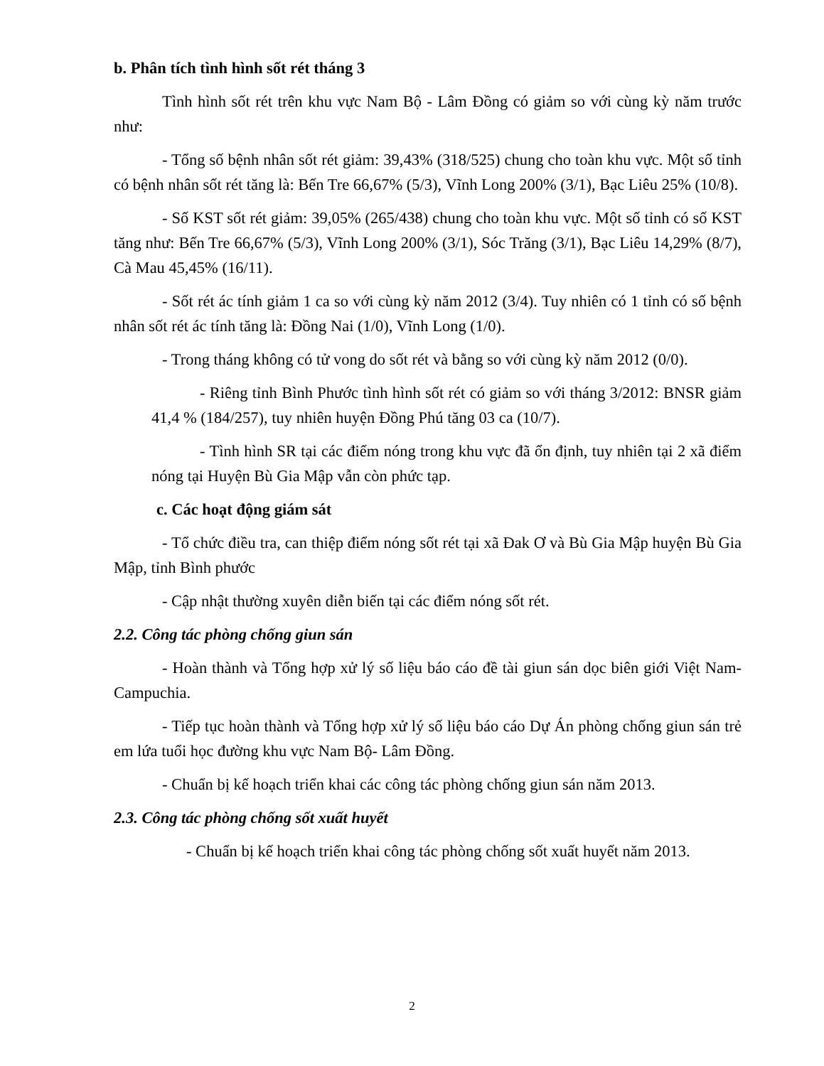b. Phân tích tình hình sốt rét tháng 3
Tình hình sốt rét trên khu vực Nam Bộ - Lâm Đồng có giảm so với cùng kỳ năm trước như:
- Tổng số bệnh nhân sốt rét giảm: 39,43% (318/525) chung cho toàn khu vực. Một số tỉnh có bệnh nhân sốt rét tăng là: Bến Tre 66,67% (5/3), Vĩnh Long 200% (3/1), Bạc Liêu 25% (10/8).
- Số KST sốt rét giảm: 39,05% (265/438) chung cho toàn khu vực. Một số tỉnh có số KST tăng như: Bến Tre 66,67% (5/3), Vĩnh Long 200% (3/1), Sóc Trăng (3/1), Bạc Liêu 14,29% (8/7), Cà Mau 45,45% (16/11).
- Sốt rét ác tính giảm 1 ca so với cùng kỳ năm 2012 (3/4). Tuy nhiên có 1 tỉnh có số bệnh nhân sốt rét ác tính tăng là: Đồng Nai (1/0), Vĩnh Long (1/0).
- Trong tháng không có tử vong do sốt rét và bằng so với cùng kỳ năm 2012 (0/0).
- Riêng tỉnh Bình Phước tình hình sốt rét có giảm so với tháng 3/2012: BNSR giảm 41,4 % (184/257), tuy nhiên huyện Đồng Phú tăng 03 ca (10/7).
- Tình hình SR tại các điểm nóng trong khu vực đã ổn định, tuy nhiên tại 2 xã điểm nóng tại Huyện Bù Gia Mập vẫn còn phức tạp.
c. Các hoạt động giám sát
- Tổ chức điều tra, can thiệp điểm nóng sốt rét tại xã Đak Ơ và Bù Gia Mập huyện Bù Gia Mập, tỉnh Bình phước
- Cập nhật thường xuyên diễn biến tại các điểm nóng sốt rét.
2.2. Công tác phòng chống giun sán
- Hoàn thành và Tổng hợp xử lý số liệu báo cáo đề tài giun sán dọc biên giới Việt Nam- Campuchia.
- Tiếp tục hoàn thành và Tổng hợp xử lý số liệu báo cáo Dự Án phòng chống giun sán trẻ em lứa tuổi học đường khu vực Nam Bộ- Lâm Đồng.
- Chuẩn bị kế hoạch triển khai các công tác phòng chống giun sán năm 2013.
2.3. Công tác phòng chống sốt xuất huyết
- Chuẩn bị kế hoạch triển khai công tác phòng chống sốt xuất huyết năm 2013.
2